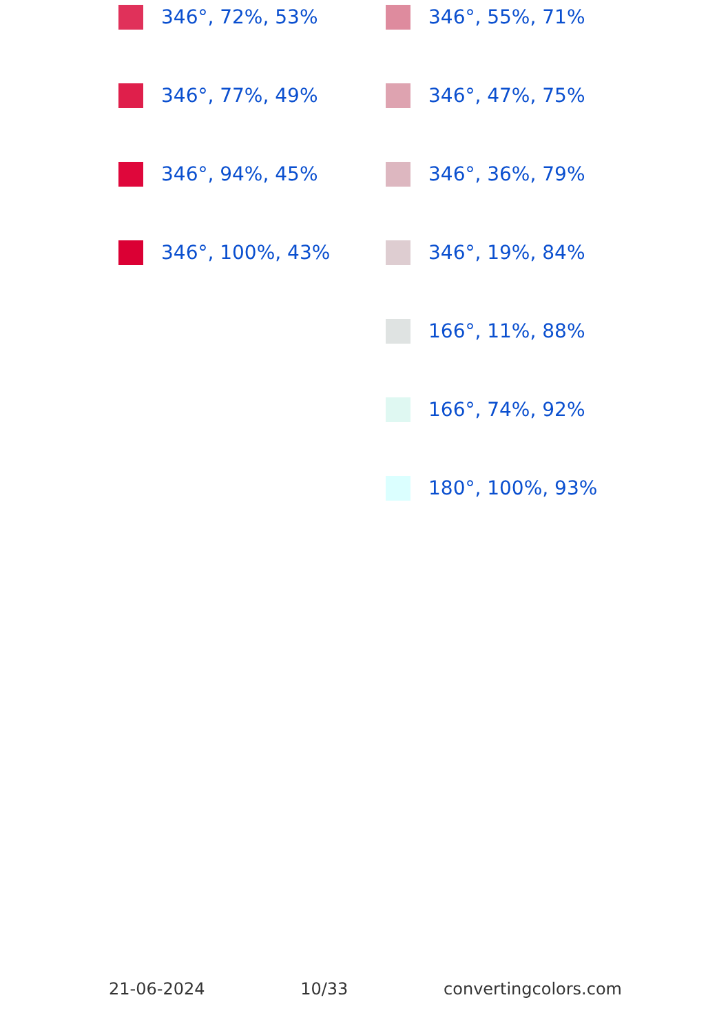346°, 72%, 53%
346°, 77%, 49%
346°, 94%, 45%
346°, 100%, 43%
346°, 55%, 71%
346°, 47%, 75%
346°, 36%, 79%
346°, 19%, 84%
166°, 11%, 88%
166°, 74%, 92%
180°, 100%, 93%
21-06-2024 10/33 convertingcolors.com